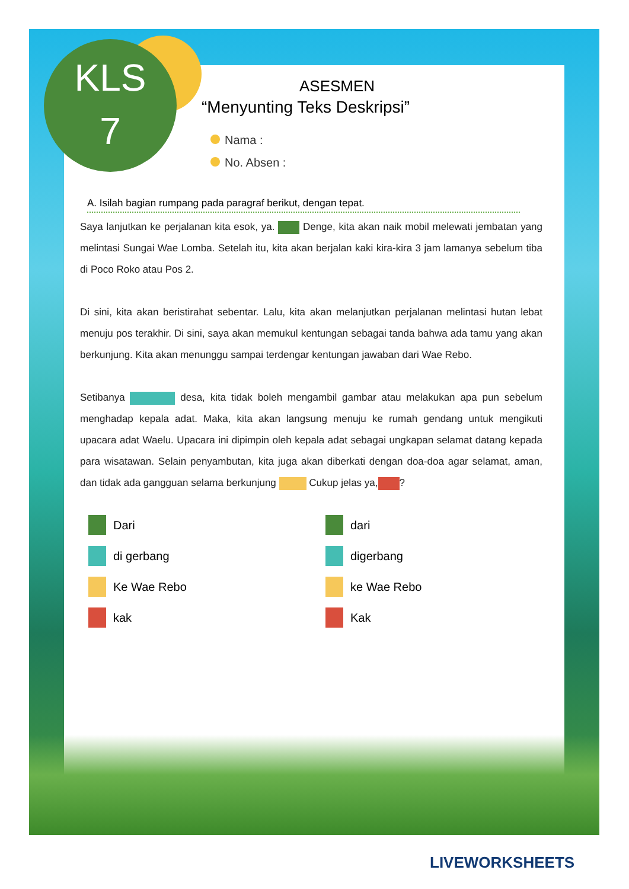KLS
7
ASESMEN
“Menyunting Teks Deskripsi”
Nama :
No. Absen :
A. Isilah bagian rumpang pada paragraf berikut, dengan tepat.
Saya lanjutkan ke perjalanan kita esok, ya. Denge, kita akan naik mobil melewati jembatan yang melintasi Sungai Wae Lomba. Setelah itu, kita akan berjalan kaki kira-kira 3 jam lamanya sebelum tiba di Poco Roko atau Pos 2.
Di sini, kita akan beristirahat sebentar. Lalu, kita akan melanjutkan perjalanan melintasi hutan lebat menuju pos terakhir. Di sini, saya akan memukul kentungan sebagai tanda bahwa ada tamu yang akan berkunjung. Kita akan menunggu sampai terdengar kentungan jawaban dari Wae Rebo.
Setibanya desa, kita tidak boleh mengambil gambar atau melakukan apa pun sebelum menghadap kepala adat. Maka, kita akan langsung menuju ke rumah gendang untuk mengikuti upacara adat Waelu. Upacara ini dipimpin oleh kepala adat sebagai ungkapan selamat datang kepada para wisatawan. Selain penyambutan, kita juga akan diberkati dengan doa-doa agar selamat, aman, dan tidak ada gangguan selama berkunjung Cukup jelas ya, ?
Dari
dari
di gerbang
digerbang
Ke Wae Rebo
ke Wae Rebo
kak
Kak
LIVEWORKSHEETS